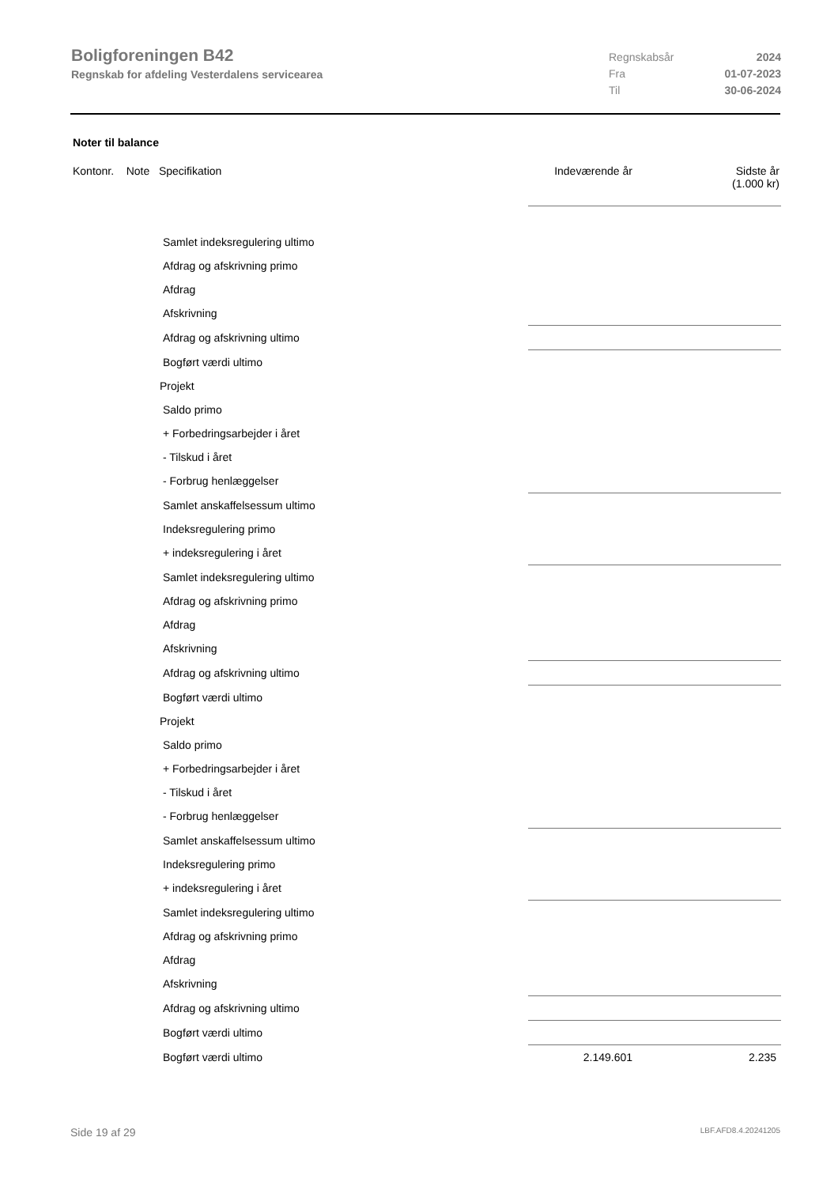Boligforeningen B42
Regnskab for afdeling Vesterdalens servicearea
Regnskabsår 2024
Fra 01-07-2023
Til 30-06-2024
Noter til balance
| Kontonr. Note Specifikation | Indeværende år | Sidste år (1.000 kr) |
| --- | --- | --- |
| Samlet indeksregulering ultimo | | |
| Afdrag og afskrivning primo | | |
| Afdrag | | |
| Afskrivning | | |
| Afdrag og afskrivning ultimo | | |
| Bogført værdi ultimo | | |
| Projekt | | |
| Saldo primo | | |
| + Forbedringsarbejder i året | | |
| - Tilskud i året | | |
| - Forbrug henlæggelser | | |
| Samlet anskaffelsessum ultimo | | |
| Indeksregulering primo | | |
| + indeksregulering i året | | |
| Samlet indeksregulering ultimo | | |
| Afdrag og afskrivning primo | | |
| Afdrag | | |
| Afskrivning | | |
| Afdrag og afskrivning ultimo | | |
| Bogført værdi ultimo | | |
| Projekt | | |
| Saldo primo | | |
| + Forbedringsarbejder i året | | |
| - Tilskud i året | | |
| - Forbrug henlæggelser | | |
| Samlet anskaffelsessum ultimo | | |
| Indeksregulering primo | | |
| + indeksregulering i året | | |
| Samlet indeksregulering ultimo | | |
| Afdrag og afskrivning primo | | |
| Afdrag | | |
| Afskrivning | | |
| Afdrag og afskrivning ultimo | | |
| Bogført værdi ultimo | | |
| Bogført værdi ultimo | 2.149.601 | 2.235 |
Side 19 af 29 LBF.AFD8.4.20241205